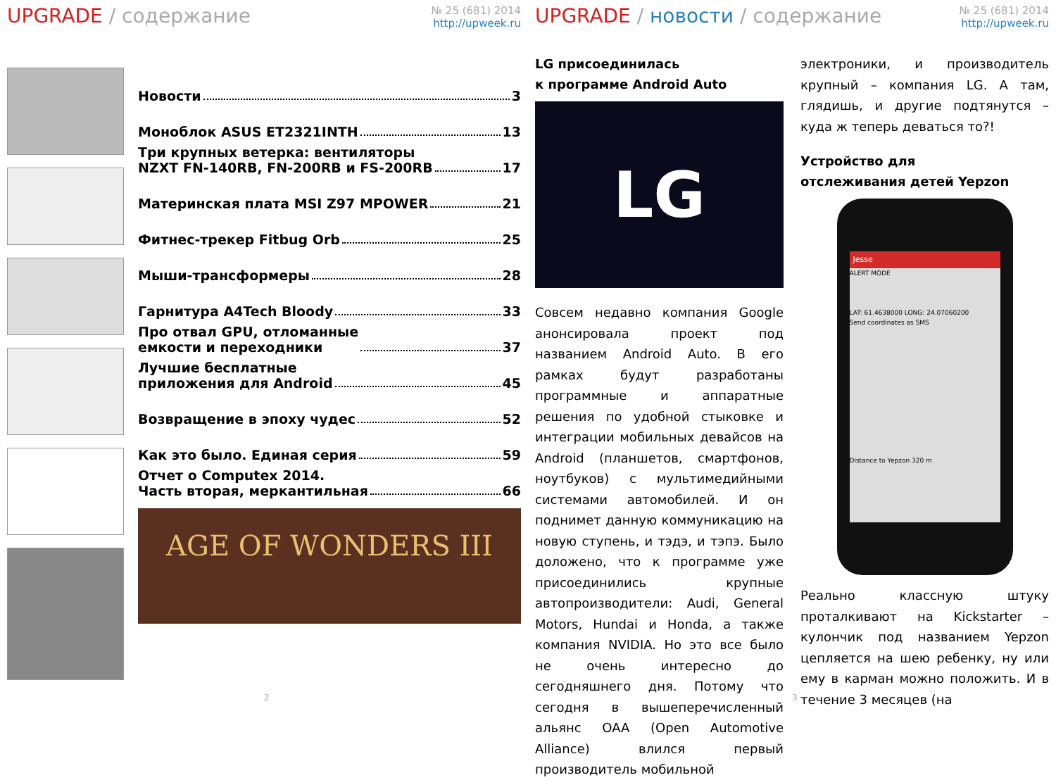UPGRADE / содержание
№ 25 (681) 2014
http://upweek.ru
Новости 3
Моноблок ASUS ET2321INTH 13
Три крупных ветерка: вентиляторы
NZXT FN-140RB, FN-200RB и FS-200RB 17
Материнская плата MSI Z97 MPOWER 21
Фитнес-трекер Fitbug Orb 25
Мыши-трансформеры 28
Гарнитура A4Tech Bloody 33
Про отвал GPU, отломанные
емкости и переходники 37
Лучшие бесплатные
приложения для Android 45
Возвращение в эпоху чудес 52
Как это было. Единая серия 59
Отчет о Computex 2014.
Часть вторая, меркантильная 66
AGE OF WONDERS III
2
UPGRADE / новости / содержание
№ 25 (681) 2014
http://upweek.ru
LG присоединилась
к программе Android Auto
LG
Совсем недавно компания Google анонсировала проект под названием Android Auto. В его рамках будут разработаны программные и аппаратные решения по удобной стыковке и интеграции мобильных девайсов на Android (планшетов, смартфонов, ноутбуков) с мультимедийными системами автомобилей. И он поднимет данную коммуникацию на новую ступень, и тэдэ, и тэпэ. Было доложено, что к программе уже присоединились крупные автопроизводители: Audi, General Motors, Hundai и Honda, а также компания NVIDIA. Но это все было не очень интересно до сегодняшнего дня. Потому что сегодня в вышеперечисленный альянс OAA (Open Automotive Alliance) влился первый производитель мобильной
электроники, и производитель крупный – компания LG. А там, глядишь, и другие подтянутся – куда ж теперь деваться то?!
Устройство для
отслеживания детей Yepzon
Jesse
ALERT MODE
LAT: 61.4638000 LONG: 24.07060200
Send coordinates as SMS
Distance to Yepzon 320 m
Реально классную штуку проталкивают на Kickstarter – кулончик под названием Yepzon цепляется на шею ребенку, ну или ему в карман можно положить. И в течение 3 месяцев (на
3